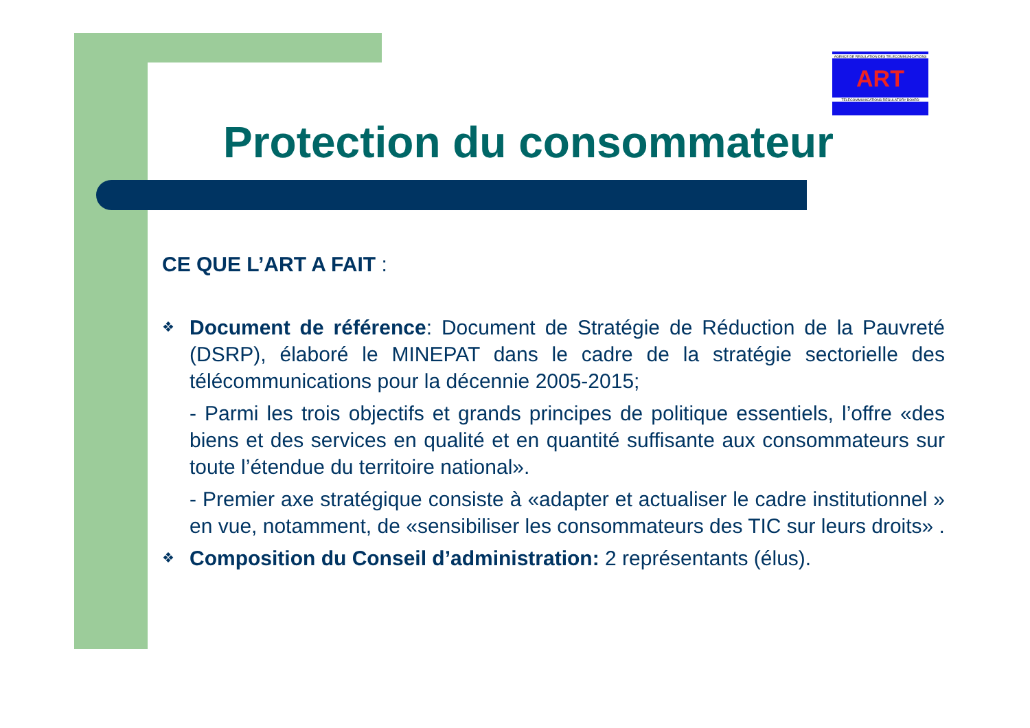AGENCE DE REGULATION DES TELECOMMUNICATIONS
ART
TELECOMMUNICATIONS REGULATORY BOARD
Protection du consommateur
CE QUE L’ART A FAIT :
❖
Document de référence: Document de Stratégie de Réduction de la Pauvreté (DSRP), élaboré le MINEPAT dans le cadre de la stratégie sectorielle des télécommunications pour la décennie 2005-2015;
- Parmi les trois objectifs et grands principes de politique essentiels, l’offre «des biens et des services en qualité et en quantité suffisante aux consommateurs sur toute l’étendue du territoire national».
- Premier axe stratégique consiste à «adapter et actualiser le cadre institutionnel » en vue, notamment, de «sensibiliser les consommateurs des TIC sur leurs droits» .
❖
Composition du Conseil d’administration: 2 représentants (élus).